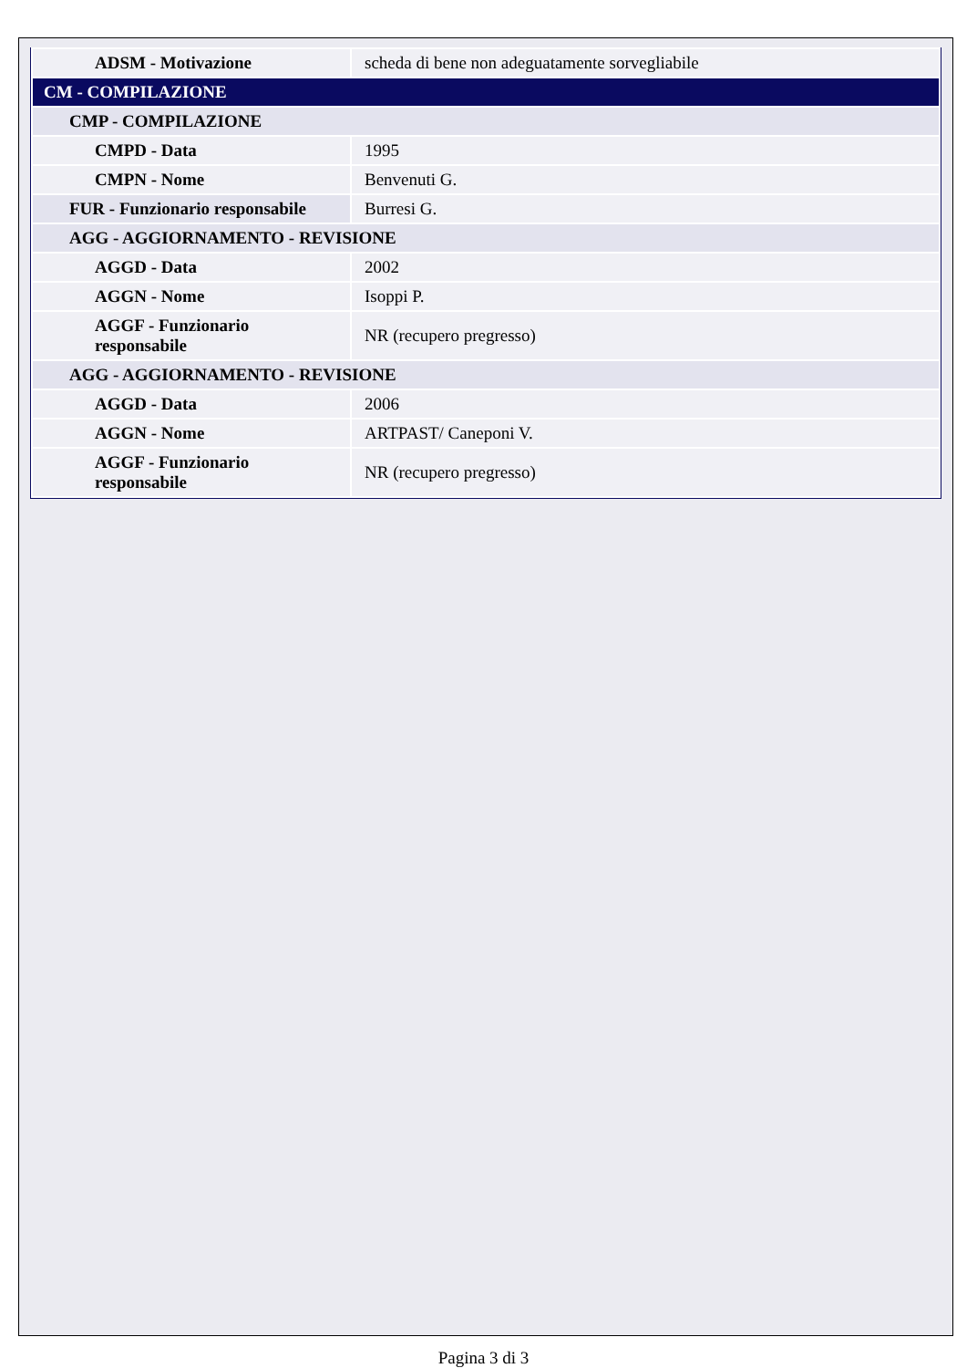| ADSM - Motivazione | scheda di bene non adeguatamente sorvegliabile |
| CM - COMPILAZIONE | |
| CMP - COMPILAZIONE | |
| CMPD - Data | 1995 |
| CMPN - Nome | Benvenuti G. |
| FUR - Funzionario responsabile | Burresi G. |
| AGG - AGGIORNAMENTO - REVISIONE | |
| AGGD - Data | 2002 |
| AGGN - Nome | Isoppi P. |
| AGGF - Funzionario responsabile | NR (recupero pregresso) |
| AGG - AGGIORNAMENTO - REVISIONE | |
| AGGD - Data | 2006 |
| AGGN - Nome | ARTPAST/ Caneponi V. |
| AGGF - Funzionario responsabile | NR (recupero pregresso) |
Pagina 3 di 3